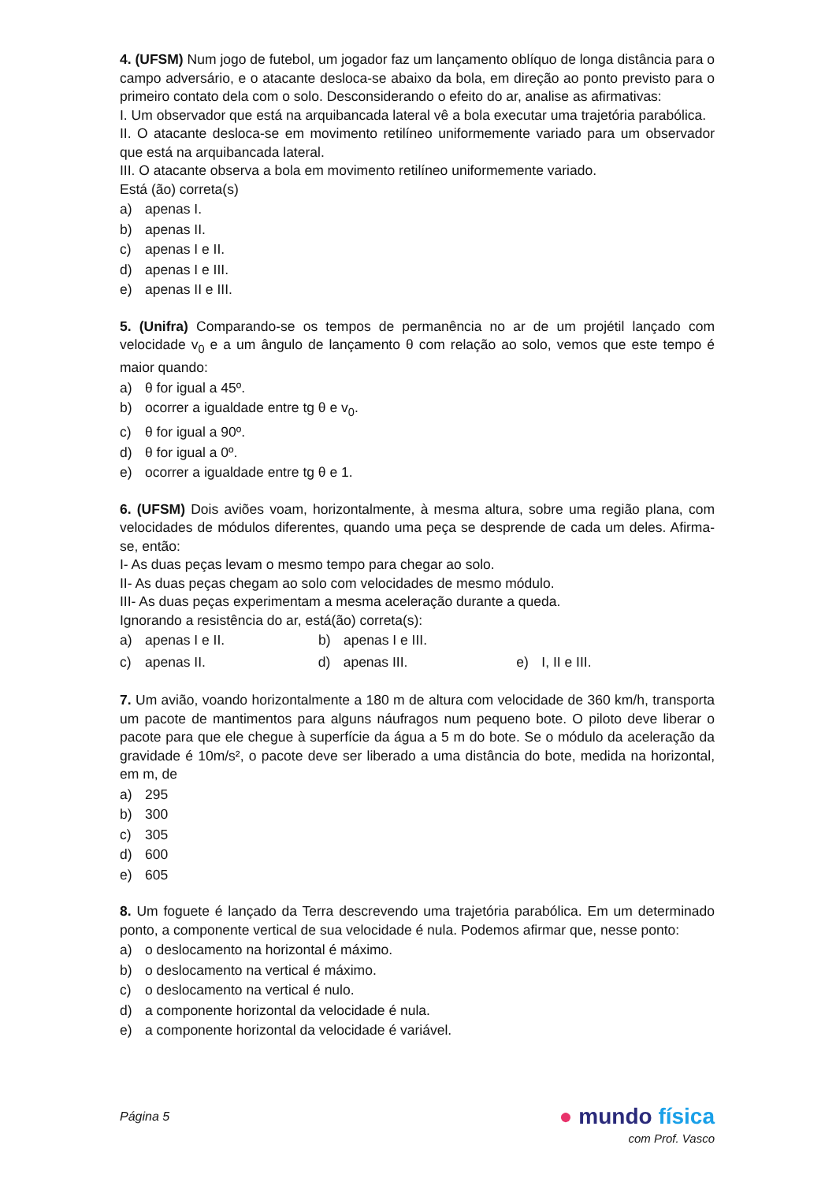4. (UFSM) Num jogo de futebol, um jogador faz um lançamento oblíquo de longa distância para o campo adversário, e o atacante desloca-se abaixo da bola, em direção ao ponto previsto para o primeiro contato dela com o solo. Desconsiderando o efeito do ar, analise as afirmativas:
I. Um observador que está na arquibancada lateral vê a bola executar uma trajetória parabólica.
II. O atacante desloca-se em movimento retilíneo uniformemente variado para um observador que está na arquibancada lateral.
III. O atacante observa a bola em movimento retilíneo uniformemente variado.
Está (ão) correta(s)
a) apenas I.
b) apenas II.
c) apenas I e II.
d) apenas I e III.
e) apenas II e III.
5. (Unifra) Comparando-se os tempos de permanência no ar de um projétil lançado com velocidade v<sub>0</sub> e a um ângulo de lançamento θ com relação ao solo, vemos que este tempo é maior quando:
a) θ for igual a 45º.
b) ocorrer a igualdade entre tg θ e v<sub>0</sub>.
c) θ for igual a 90º.
d) θ for igual a 0º.
e) ocorrer a igualdade entre tg θ e 1.
6. (UFSM) Dois aviões voam, horizontalmente, à mesma altura, sobre uma região plana, com velocidades de módulos diferentes, quando uma peça se desprende de cada um deles. Afirma-se, então:
I- As duas peças levam o mesmo tempo para chegar ao solo.
II- As duas peças chegam ao solo com velocidades de mesmo módulo.
III- As duas peças experimentam a mesma aceleração durante a queda.
Ignorando a resistência do ar, está(ão) correta(s):
a) apenas I e II. b) apenas I e III.
c) apenas II. d) apenas III. e) I, II e III.
7. Um avião, voando horizontalmente a 180 m de altura com velocidade de 360 km/h, transporta um pacote de mantimentos para alguns náufragos num pequeno bote. O piloto deve liberar o pacote para que ele chegue à superfície da água a 5 m do bote. Se o módulo da aceleração da gravidade é 10m/s², o pacote deve ser liberado a uma distância do bote, medida na horizontal, em m, de
a) 295
b) 300
c) 305
d) 600
e) 605
8. Um foguete é lançado da Terra descrevendo uma trajetória parabólica. Em um determinado ponto, a componente vertical de sua velocidade é nula. Podemos afirmar que, nesse ponto:
a) o deslocamento na horizontal é máximo.
b) o deslocamento na vertical é máximo.
c) o deslocamento na vertical é nulo.
d) a componente horizontal da velocidade é nula.
e) a componente horizontal da velocidade é variável.
Página 5
● mundo física
com Prof. Vasco